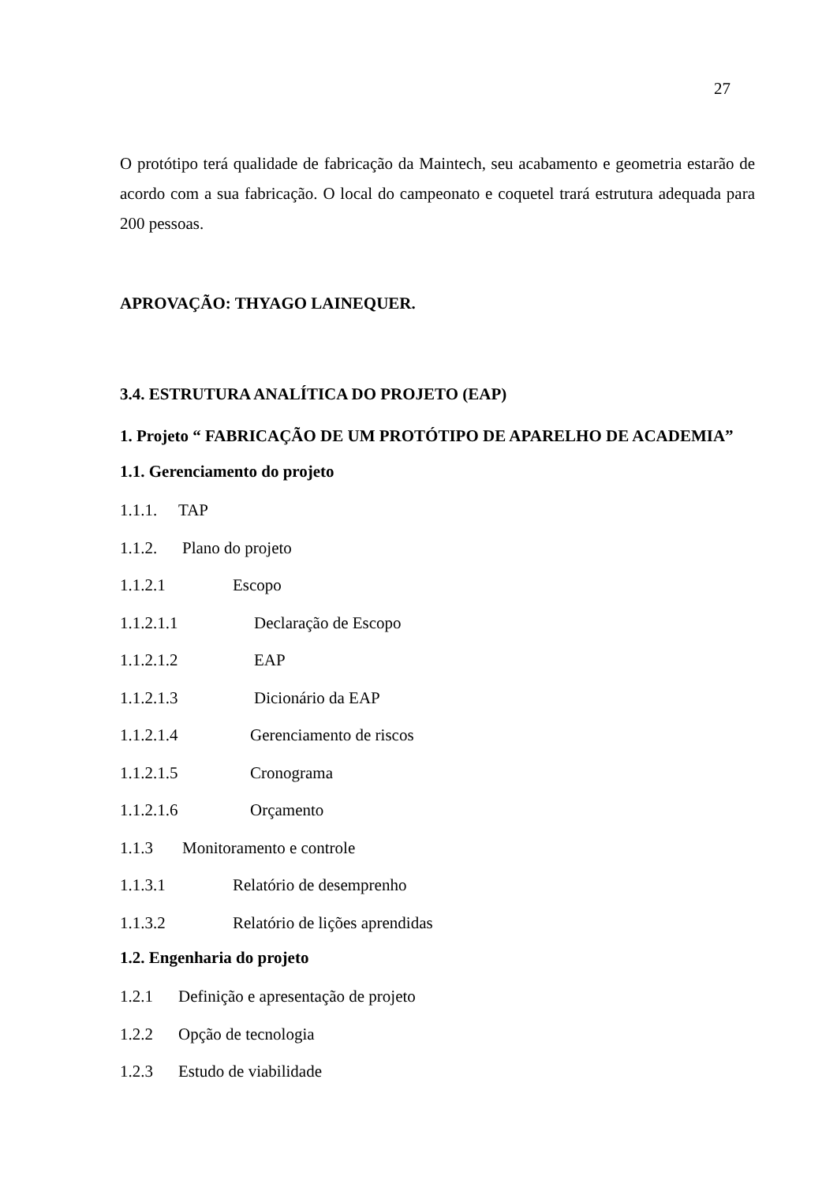27
O protótipo terá qualidade de fabricação da Maintech, seu acabamento e geometria estarão de acordo com a sua fabricação. O local do campeonato e coquetel trará estrutura adequada para 200 pessoas.
APROVAÇÃO: THYAGO LAINEQUER.
3.4. ESTRUTURA ANALÍTICA DO PROJETO (EAP)
1. Projeto “ FABRICAÇÃO DE UM PROTÓTIPO DE APARELHO DE ACADEMIA”
1.1. Gerenciamento do projeto
1.1.1. TAP
1.1.2. Plano do projeto
1.1.2.1 Escopo
1.1.2.1.1 Declaração de Escopo
1.1.2.1.2 EAP
1.1.2.1.3 Dicionário da EAP
1.1.2.1.4 Gerenciamento de riscos
1.1.2.1.5 Cronograma
1.1.2.1.6 Orçamento
1.1.3 Monitoramento e controle
1.1.3.1 Relatório de desemprenho
1.1.3.2 Relatório de lições aprendidas
1.2. Engenharia do projeto
1.2.1 Definição e apresentação de projeto
1.2.2 Opção de tecnologia
1.2.3 Estudo de viabilidade